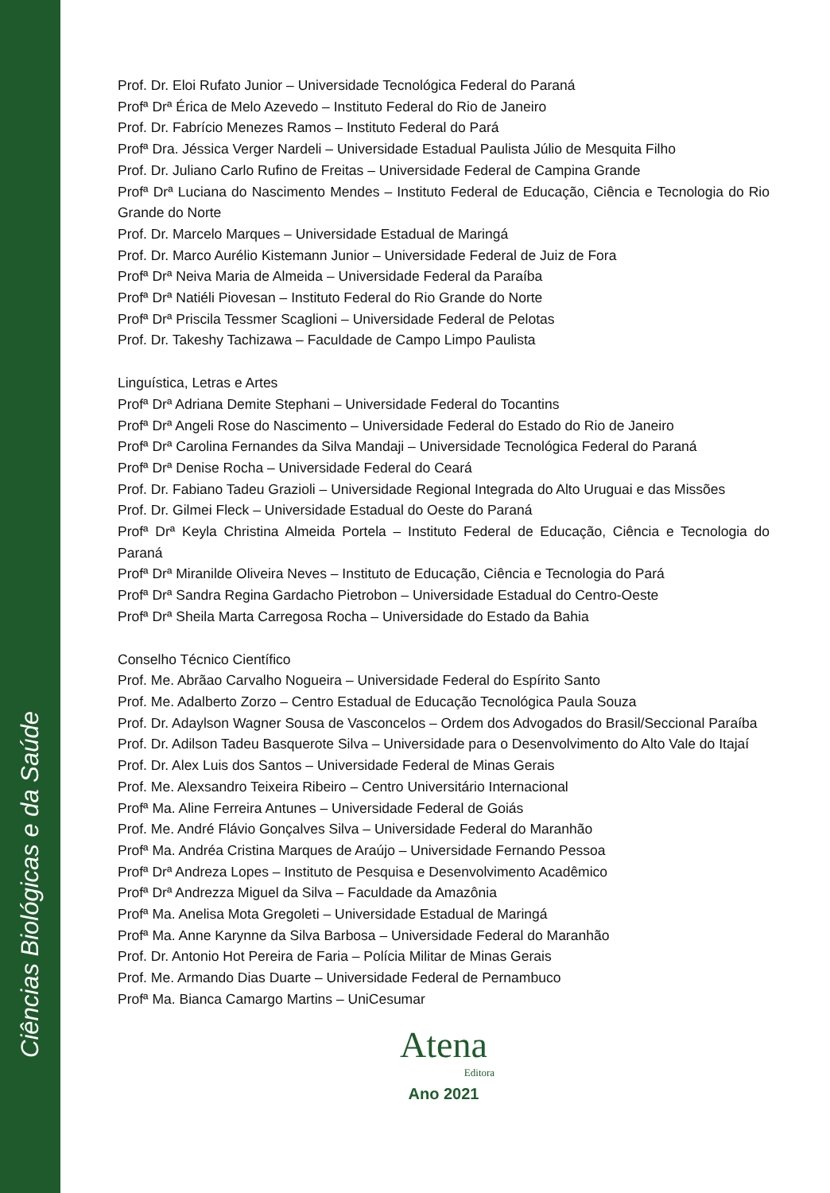Ciências Biológicas e da Saúde
Prof. Dr. Eloi Rufato Junior – Universidade Tecnológica Federal do Paraná
Profª Drª Érica de Melo Azevedo – Instituto Federal do Rio de Janeiro
Prof. Dr. Fabrício Menezes Ramos – Instituto Federal do Pará
Profª Dra. Jéssica Verger Nardeli – Universidade Estadual Paulista Júlio de Mesquita Filho
Prof. Dr. Juliano Carlo Rufino de Freitas – Universidade Federal de Campina Grande
Profª Drª Luciana do Nascimento Mendes – Instituto Federal de Educação, Ciência e Tecnologia do Rio Grande do Norte
Prof. Dr. Marcelo Marques – Universidade Estadual de Maringá
Prof. Dr. Marco Aurélio Kistemann Junior – Universidade Federal de Juiz de Fora
Profª Drª Neiva Maria de Almeida – Universidade Federal da Paraíba
Profª Drª Natiéli Piovesan – Instituto Federal do Rio Grande do Norte
Profª Drª Priscila Tessmer Scaglioni – Universidade Federal de Pelotas
Prof. Dr. Takeshy Tachizawa – Faculdade de Campo Limpo Paulista
Linguística, Letras e Artes
Profª Drª Adriana Demite Stephani – Universidade Federal do Tocantins
Profª Drª Angeli Rose do Nascimento – Universidade Federal do Estado do Rio de Janeiro
Profª Drª Carolina Fernandes da Silva Mandaji – Universidade Tecnológica Federal do Paraná
Profª Drª Denise Rocha – Universidade Federal do Ceará
Prof. Dr. Fabiano Tadeu Grazioli – Universidade Regional Integrada do Alto Uruguai e das Missões
Prof. Dr. Gilmei Fleck – Universidade Estadual do Oeste do Paraná
Profª Drª Keyla Christina Almeida Portela – Instituto Federal de Educação, Ciência e Tecnologia do Paraná
Profª Drª Miranilde Oliveira Neves – Instituto de Educação, Ciência e Tecnologia do Pará
Profª Drª Sandra Regina Gardacho Pietrobon – Universidade Estadual do Centro-Oeste
Profª Drª Sheila Marta Carregosa Rocha – Universidade do Estado da Bahia
Conselho Técnico Científico
Prof. Me. Abrãao Carvalho Nogueira – Universidade Federal do Espírito Santo
Prof. Me. Adalberto Zorzo – Centro Estadual de Educação Tecnológica Paula Souza
Prof. Dr. Adaylson Wagner Sousa de Vasconcelos – Ordem dos Advogados do Brasil/Seccional Paraíba
Prof. Dr. Adilson Tadeu Basquerote Silva – Universidade para o Desenvolvimento do Alto Vale do Itajaí
Prof. Dr. Alex Luis dos Santos – Universidade Federal de Minas Gerais
Prof. Me. Alexsandro Teixeira Ribeiro – Centro Universitário Internacional
Profª Ma. Aline Ferreira Antunes – Universidade Federal de Goiás
Prof. Me. André Flávio Gonçalves Silva – Universidade Federal do Maranhão
Profª Ma. Andréa Cristina Marques de Araújo – Universidade Fernando Pessoa
Profª Drª Andreza Lopes – Instituto de Pesquisa e Desenvolvimento Acadêmico
Profª Drª Andrezza Miguel da Silva – Faculdade da Amazônia
Profª Ma. Anelisa Mota Gregoleti – Universidade Estadual de Maringá
Profª Ma. Anne Karynne da Silva Barbosa – Universidade Federal do Maranhão
Prof. Dr. Antonio Hot Pereira de Faria – Polícia Militar de Minas Gerais
Prof. Me. Armando Dias Duarte – Universidade Federal de Pernambuco
Profª Ma. Bianca Camargo Martins – UniCesumar
Atena
Editora
Ano 2021